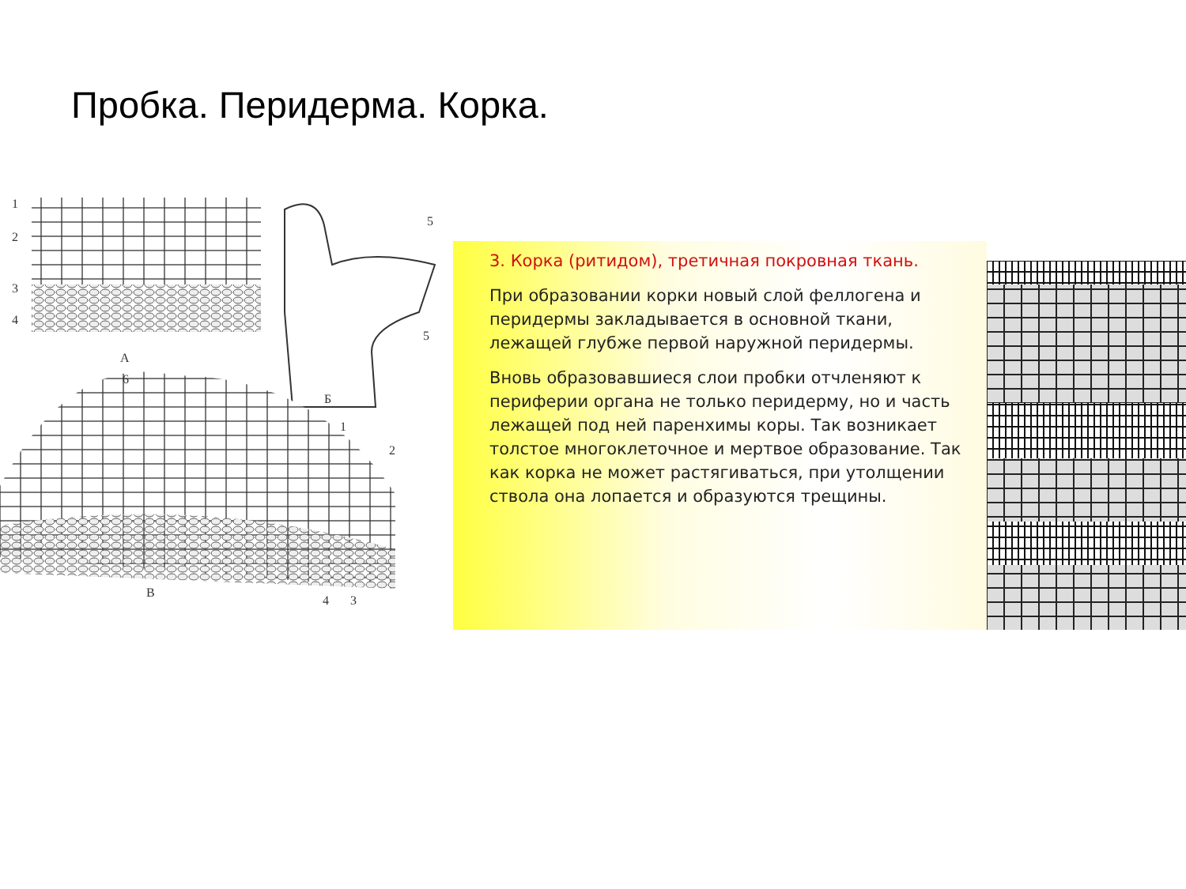Пробка. Перидерма. Корка.
1
2
3
4
А
Б
5
5
6
1
2
В
4
3
3. Корка (ритидом), третичная покровная ткань.
При образовании корки новый слой феллогена и перидермы закладывается в основной ткани, лежащей глубже первой наружной перидермы.
Вновь образовавшиеся слои пробки отчленяют к периферии органа не только перидерму, но и часть лежащей под ней паренхимы коры. Так возникает толстое многоклеточное и мертвое образование. Так как корка не может растягиваться, при утолщении ствола она лопается и образуются трещины.